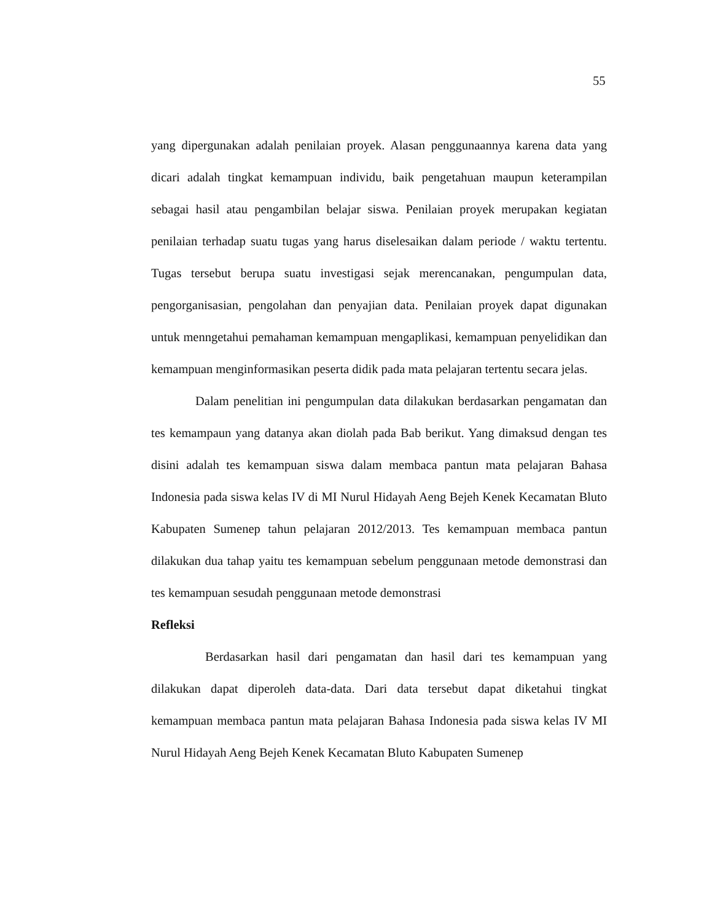55
yang dipergunakan adalah penilaian proyek. Alasan penggunaannya karena data yang dicari adalah tingkat kemampuan individu, baik pengetahuan maupun keterampilan sebagai hasil atau pengambilan belajar siswa. Penilaian proyek merupakan kegiatan penilaian terhadap suatu tugas yang harus diselesaikan dalam periode / waktu tertentu. Tugas tersebut berupa suatu investigasi sejak merencanakan, pengumpulan data, pengorganisasian, pengolahan dan penyajian data. Penilaian proyek dapat digunakan untuk menngetahui pemahaman kemampuan mengaplikasi, kemampuan penyelidikan dan kemampuan menginformasikan peserta didik pada mata pelajaran tertentu secara jelas.
Dalam penelitian ini pengumpulan data dilakukan berdasarkan pengamatan dan tes kemampaun yang datanya akan diolah pada Bab berikut. Yang dimaksud dengan tes disini adalah tes kemampuan siswa dalam membaca pantun mata pelajaran Bahasa Indonesia pada siswa kelas IV di MI Nurul Hidayah Aeng Bejeh Kenek Kecamatan Bluto Kabupaten Sumenep tahun pelajaran 2012/2013. Tes kemampuan membaca pantun dilakukan dua tahap yaitu tes kemampuan sebelum penggunaan metode demonstrasi dan tes kemampuan sesudah penggunaan metode demonstrasi
Refleksi
Berdasarkan hasil dari pengamatan dan hasil dari tes kemampuan yang dilakukan dapat diperoleh data-data. Dari data tersebut dapat diketahui tingkat kemampuan membaca pantun mata pelajaran Bahasa Indonesia pada siswa kelas IV MI Nurul Hidayah Aeng Bejeh Kenek Kecamatan Bluto Kabupaten Sumenep